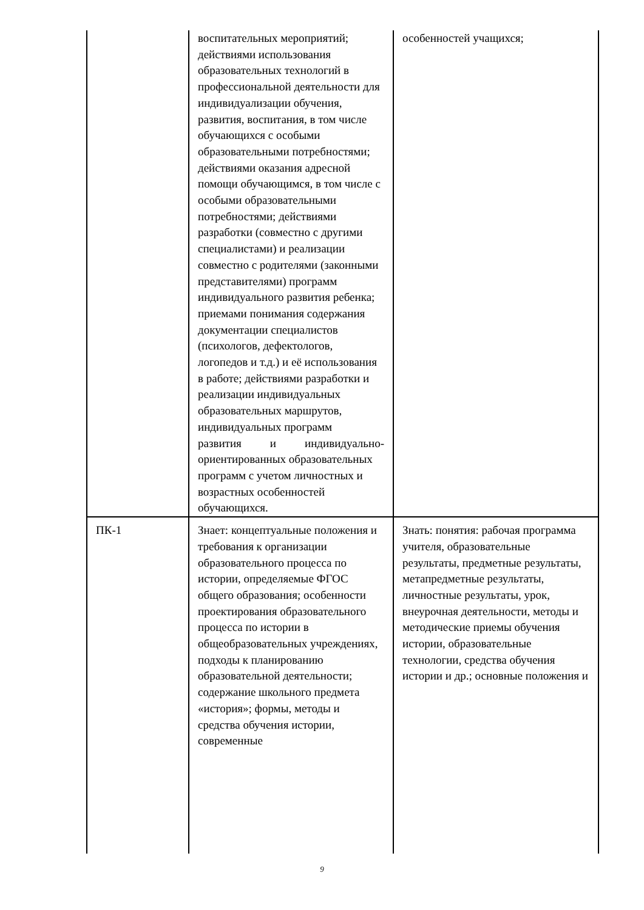| | воспитательных мероприятий; действиями использования образовательных технологий в профессиональной деятельности для индивидуализации обучения, развития, воспитания, в том числе обучающихся с особыми образовательными потребностями; действиями оказания адресной помощи обучающимся, в том числе с особыми образовательными потребностями; действиями разработки (совместно с другими специалистами) и реализации совместно с родителями (законными представителями) программ индивидуального развития ребенка; приемами понимания содержания документации специалистов (психологов, дефектологов, логопедов и т.д.) и её использования в работе; действиями разработки и реализации индивидуальных образовательных маршрутов, индивидуальных программ развития и индивидуально- ориентированных образовательных программ с учетом личностных и возрастных особенностей обучающихся. | особенностей учащихся; |
| ПК-1 | Знает: концептуальные положения и требования к организации образовательного процесса по истории, определяемые ФГОС общего образования; особенности проектирования образовательного процесса по истории в общеобразовательных учреждениях, подходы к планированию образовательной деятельности; содержание школьного предмета «история»; формы, методы и средства обучения истории, современные | Знать: понятия: рабочая программа учителя, образовательные результаты, предметные результаты, метапредметные результаты, личностные результаты, урок, внеурочная деятельности, методы и методические приемы обучения истории, образовательные технологии, средства обучения истории и др.; основные положения и |
9